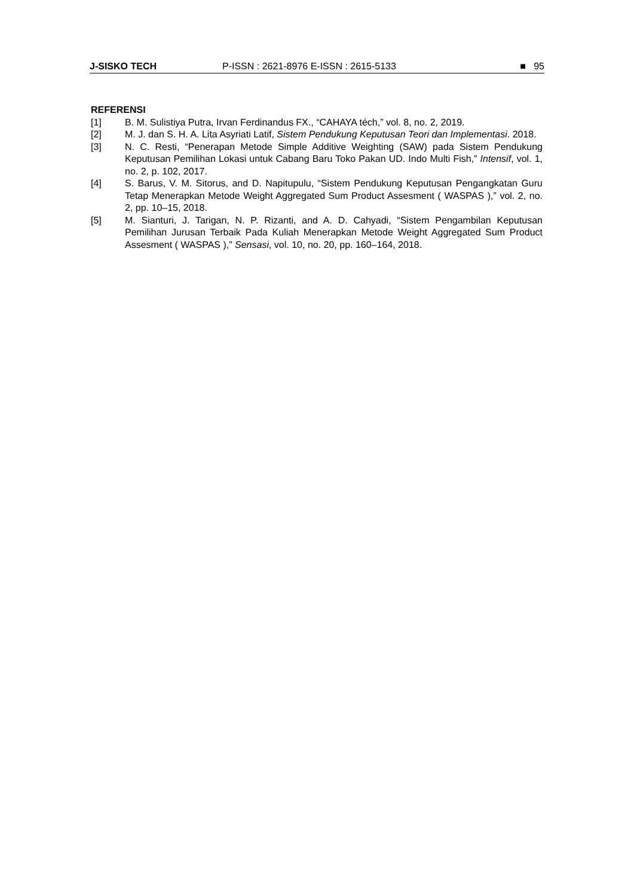J-SISKO TECH P-ISSN : 2621-8976 E-ISSN : 2615-5133 ■ 95
REFERENSI
[1] B. M. Sulistiya Putra, Irvan Ferdinandus FX., “CAHAYA téch,” vol. 8, no. 2, 2019.
[2] M. J. dan S. H. A. Lita Asyriati Latif, Sistem Pendukung Keputusan Teori dan Implementasi. 2018.
[3] N. C. Resti, “Penerapan Metode Simple Additive Weighting (SAW) pada Sistem Pendukung Keputusan Pemilihan Lokasi untuk Cabang Baru Toko Pakan UD. Indo Multi Fish,” Intensif, vol. 1, no. 2, p. 102, 2017.
[4] S. Barus, V. M. Sitorus, and D. Napitupulu, “Sistem Pendukung Keputusan Pengangkatan Guru Tetap Menerapkan Metode Weight Aggregated Sum Product Assesment ( WASPAS ),” vol. 2, no. 2, pp. 10–15, 2018.
[5] M. Sianturi, J. Tarigan, N. P. Rizanti, and A. D. Cahyadi, “Sistem Pengambilan Keputusan Pemilihan Jurusan Terbaik Pada Kuliah Menerapkan Metode Weight Aggregated Sum Product Assesment ( WASPAS ),” Sensasi, vol. 10, no. 20, pp. 160–164, 2018.